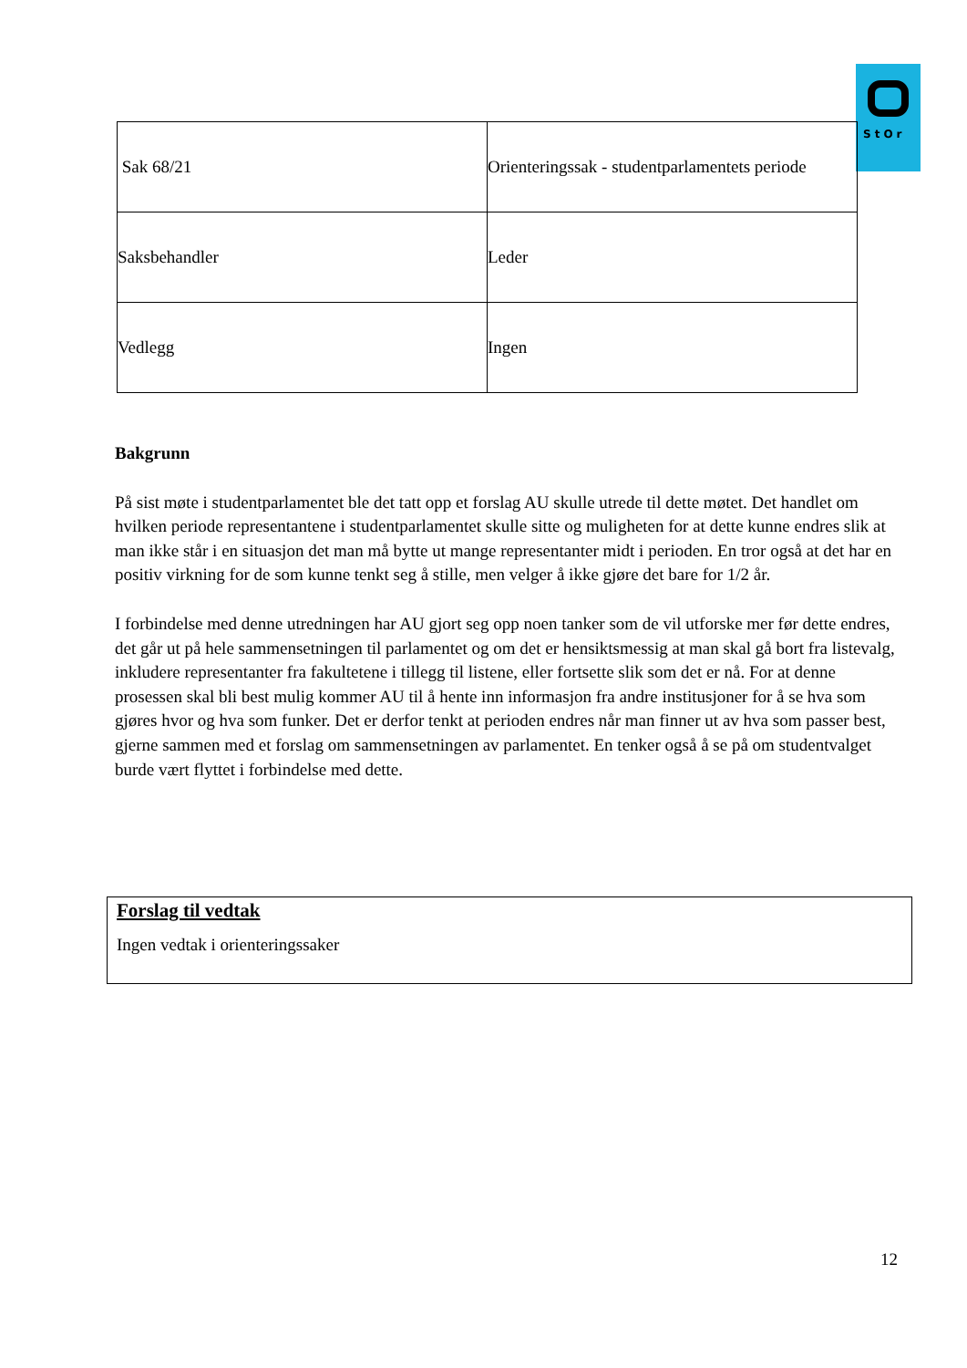StOr
| Sak 68/21 | Orienteringssak - studentparlamentets periode |
| Saksbehandler | Leder |
| Vedlegg | Ingen |
Bakgrunn
På sist møte i studentparlamentet ble det tatt opp et forslag AU skulle utrede til dette møtet. Det handlet om hvilken periode representantene i studentparlamentet skulle sitte og muligheten for at dette kunne endres slik at man ikke står i en situasjon det man må bytte ut mange representanter midt i perioden. En tror også at det har en positiv virkning for de som kunne tenkt seg å stille, men velger å ikke gjøre det bare for 1/2 år.
I forbindelse med denne utredningen har AU gjort seg opp noen tanker som de vil utforske mer før dette endres, det går ut på hele sammensetningen til parlamentet og om det er hensiktsmessig at man skal gå bort fra listevalg, inkludere representanter fra fakultetene i tillegg til listene, eller fortsette slik som det er nå. For at denne prosessen skal bli best mulig kommer AU til å hente inn informasjon fra andre institusjoner for å se hva som gjøres hvor og hva som funker. Det er derfor tenkt at perioden endres når man finner ut av hva som passer best, gjerne sammen med et forslag om sammensetningen av parlamentet. En tenker også å se på om studentvalget burde vært flyttet i forbindelse med dette.
Forslag til vedtak
Ingen vedtak i orienteringssaker
12